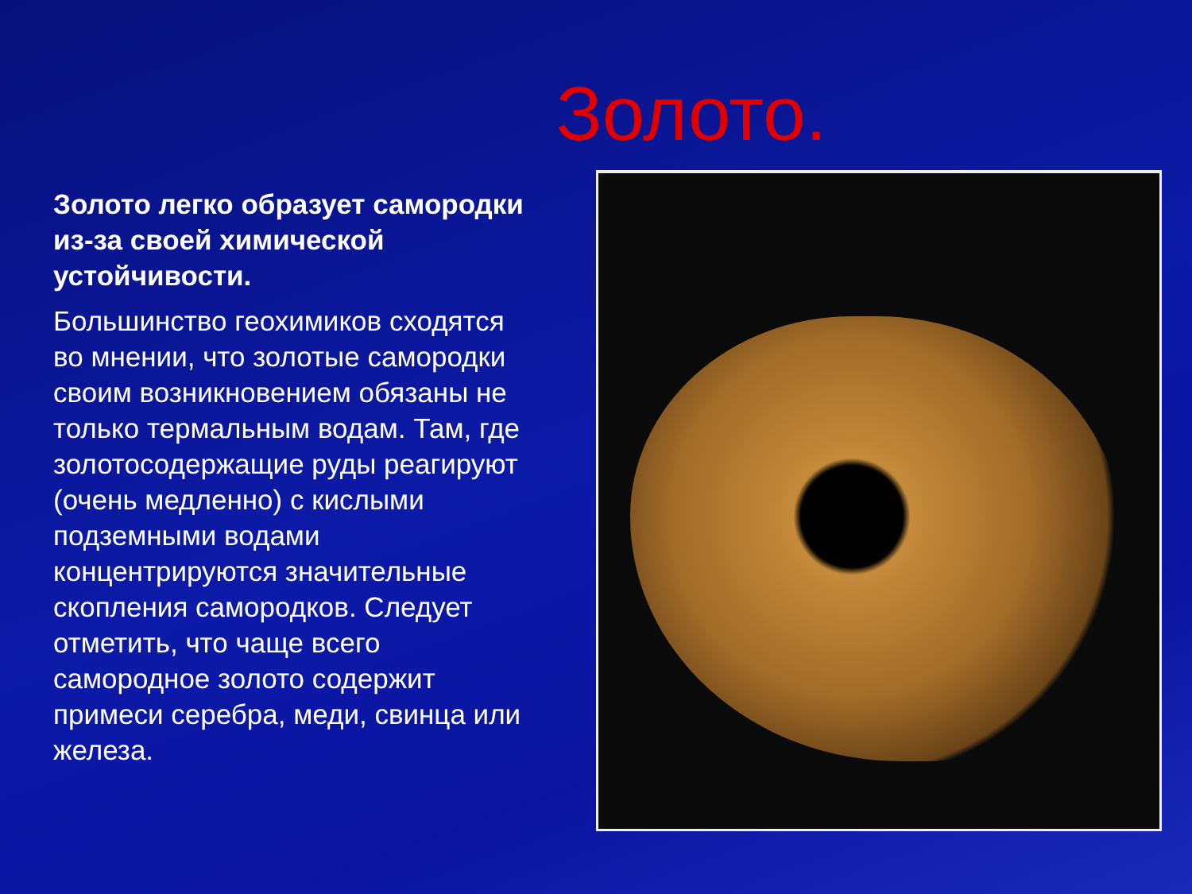Золото.
Золото легко образует самородки из-за своей химической устойчивости.
Большинство геохимиков сходятся во мнении, что золотые самородки своим возникновением обязаны не только термальным водам. Там, где золотосодержащие руды реагируют (очень медленно) с кислыми подземными водами концентрируются значительные скопления самородков. Следует отметить, что чаще всего самородное золото содержит примеси серебра, меди, свинца или железа.